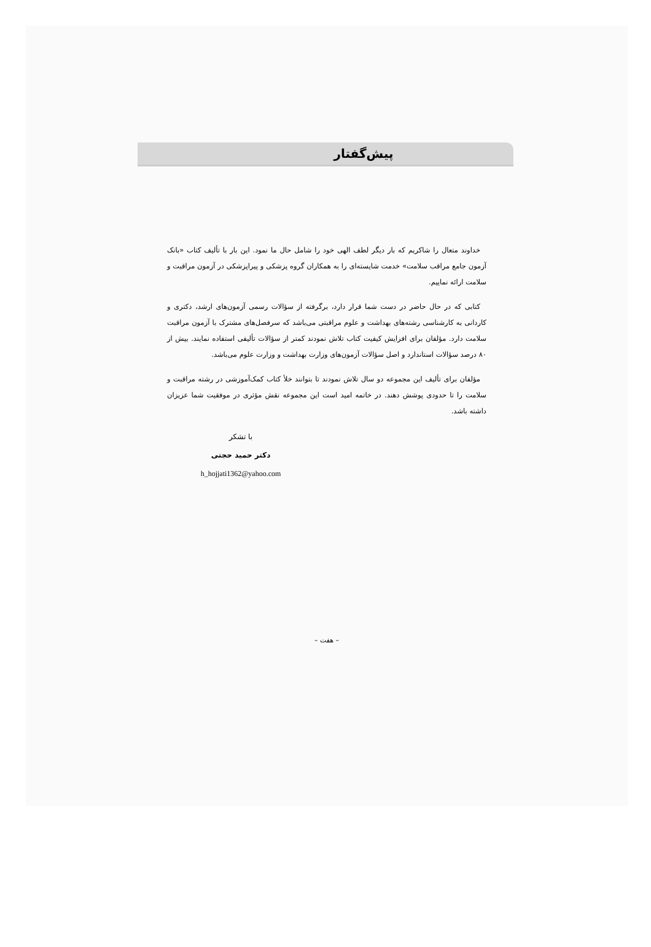پیش‌گفتار
خداوند متعال را شاکریم که بار دیگر لطف الهی خود را شامل حال ما نمود. این بار با تألیف کتاب «بانک آزمون جامع مراقب سلامت» خدمت شایسته‌ای را به همکاران گروه پزشکی و پیراپزشکی در آزمون مراقبت و سلامت ارائه نماییم.
کتابی که در حال حاضر در دست شما قرار دارد، برگرفته از سؤالات رسمی آزمون‌های ارشد، دکتری و کاردانی به کارشناسی رشته‌های بهداشت و علوم مراقبتی می‌باشد که سرفصل‌های مشترک با آزمون مراقبت سلامت دارد. مؤلفان برای افزایش کیفیت کتاب تلاش نمودند کمتر از سؤالات تألیفی استفاده نمایند. بیش از ۸۰ درصد سؤالات استاندارد و اصل سؤالات آزمون‌های وزارت بهداشت و وزارت علوم می‌باشد.
مؤلفان برای تألیف این مجموعه دو سال تلاش نمودند تا بتوانند خلأ کتاب کمک‌آموزشی در رشته مراقبت و سلامت را تا حدودی پوشش دهند. در خاتمه امید است این مجموعه نقش مؤثری در موفقیت شما عزیزان داشته باشد.
با تشکر
دکتر حمید حجتی
h_hojjati1362@yahoo.com
– هفت –